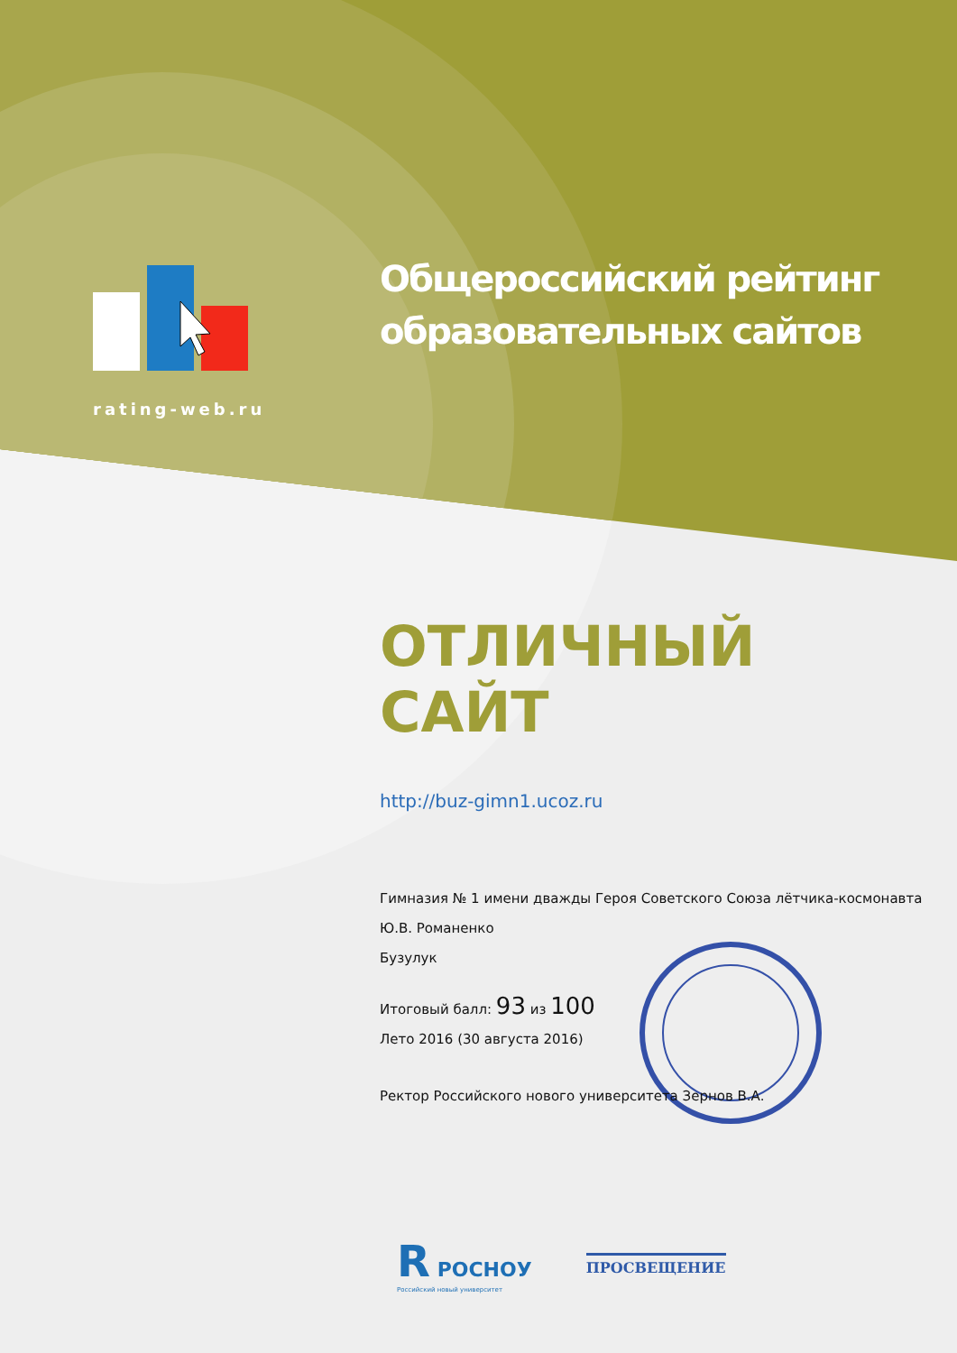rating-web.ru
Общероссийский рейтинг
образовательных сайтов
ОТЛИЧНЫЙ САЙТ
http://buz-gimn1.ucoz.ru
Гимназия № 1 имени дважды Героя Советского Союза лётчика-космонавта Ю.В. Романенко
Бузулук
Итоговый балл: 93 из 100
Лето 2016 (30 августа 2016)
Ректор Российского нового университета Зернов В.А.
R РОСНОУ
Российский новый университет
ПРОСВЕЩЕНИЕ